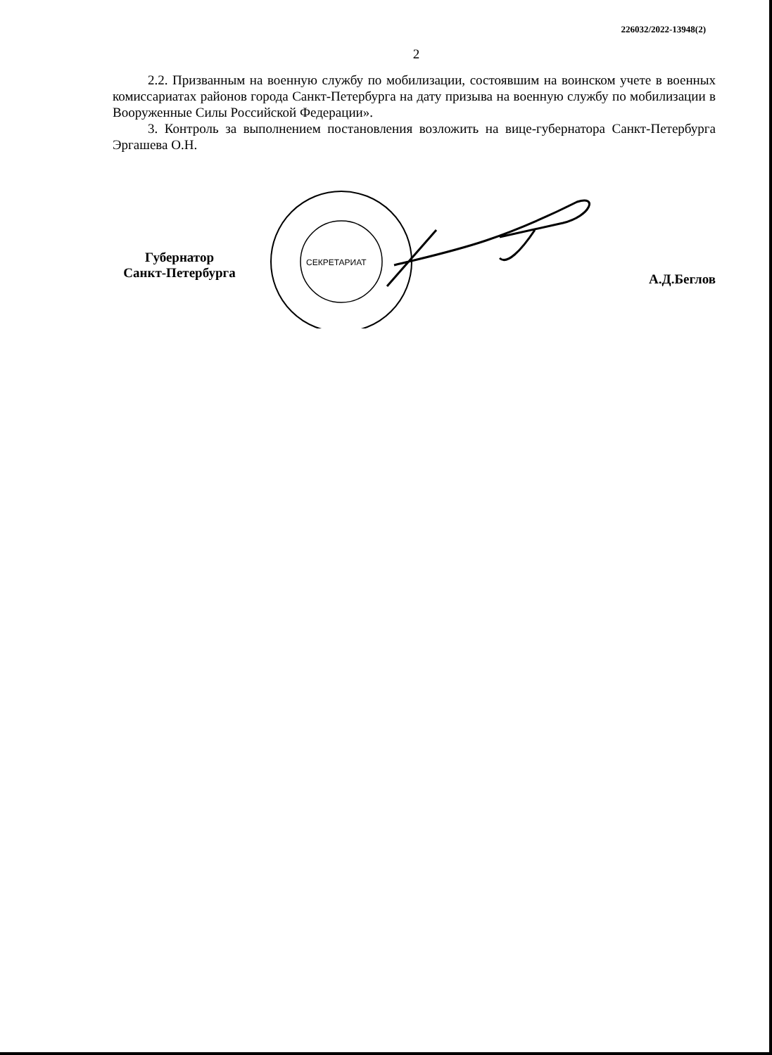226032/2022-13948(2)
2
2.2. Призванным на военную службу по мобилизации, состоявшим на воинском учете в военных комиссариатах районов города Санкт-Петербурга на дату призыва на военную службу по мобилизации в Вооруженные Силы Российской Федерации».
3. Контроль за выполнением постановления возложить на вице-губернатора Санкт-Петербурга Эргашева О.Н.
Губернатор
Санкт-Петербурга
СЕКРЕТАРИАТ
А.Д.Беглов